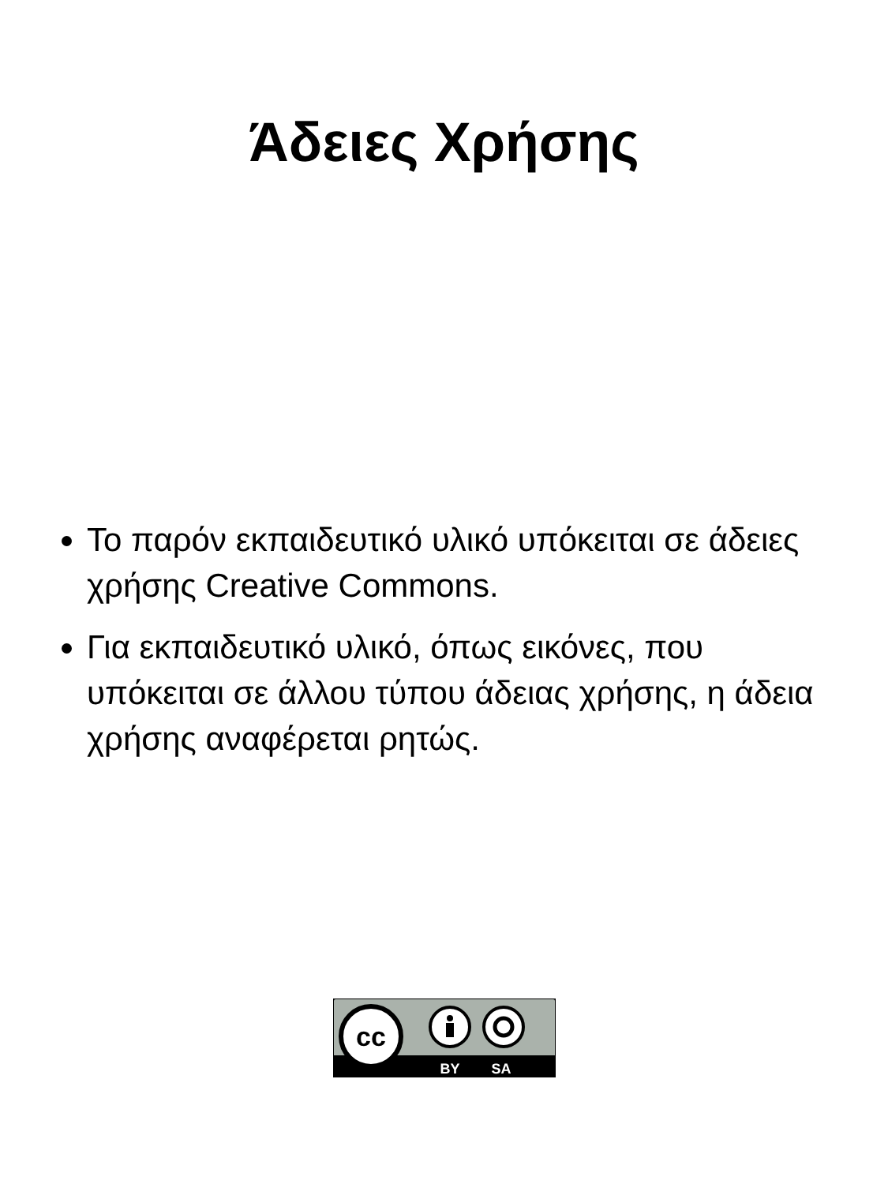Άδειες Χρήσης
Το παρόν εκπαιδευτικό υλικό υπόκειται σε άδειες χρήσης Creative Commons.
Για εκπαιδευτικό υλικό, όπως εικόνες, που υπόκειται σε άλλου τύπου άδειας χρήσης, η άδεια χρήσης αναφέρεται ρητώς.
cc
BY
SA